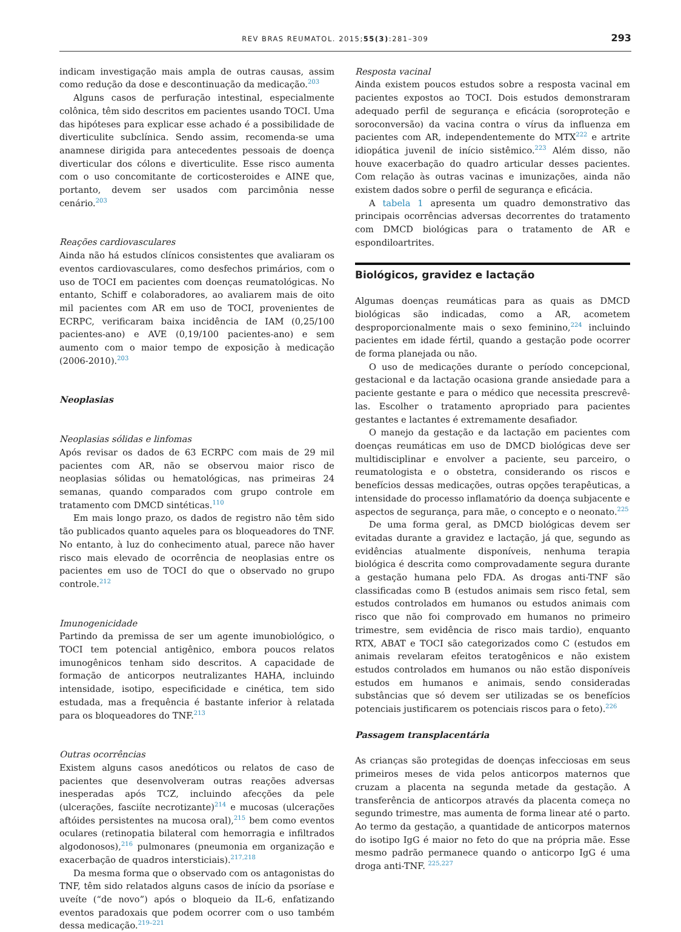REV BRAS REUMATOL. 2015;55(3):281–309 293
indicam investigação mais ampla de outras causas, assim como redução da dose e descontinuação da medicação.<sup>203</sup>
Alguns casos de perfuração intestinal, especialmente colônica, têm sido descritos em pacientes usando TOCI. Uma das hipóteses para explicar esse achado é a possibilidade de diverticulite subclínica. Sendo assim, recomenda-se uma anamnese dirigida para antecedentes pessoais de doença diverticular dos cólons e diverticulite. Esse risco aumenta com o uso concomitante de corticosteroides e AINE que, portanto, devem ser usados com parcimônia nesse cenário.<sup>203</sup>
Reações cardiovasculares
Ainda não há estudos clínicos consistentes que avaliaram os eventos cardiovasculares, como desfechos primários, com o uso de TOCI em pacientes com doenças reumatológicas. No entanto, Schiff e colaboradores, ao avaliarem mais de oito mil pacientes com AR em uso de TOCI, provenientes de ECRPC, verificaram baixa incidência de IAM (0,25/100 pacientes-ano) e AVE (0,19/100 pacientes-ano) e sem aumento com o maior tempo de exposição à medicação (2006-2010).<sup>203</sup>
Neoplasias
Neoplasias sólidas e linfomas
Após revisar os dados de 63 ECRPC com mais de 29 mil pacientes com AR, não se observou maior risco de neoplasias sólidas ou hematológicas, nas primeiras 24 semanas, quando comparados com grupo controle em tratamento com DMCD sintéticas.<sup>110</sup>
Em mais longo prazo, os dados de registro não têm sido tão publicados quanto aqueles para os bloqueadores do TNF. No entanto, à luz do conhecimento atual, parece não haver risco mais elevado de ocorrência de neoplasias entre os pacientes em uso de TOCI do que o observado no grupo controle.<sup>212</sup>
Imunogenicidade
Partindo da premissa de ser um agente imunobiológico, o TOCI tem potencial antigênico, embora poucos relatos imunogênicos tenham sido descritos. A capacidade de formação de anticorpos neutralizantes HAHA, incluindo intensidade, isotipo, especificidade e cinética, tem sido estudada, mas a frequência é bastante inferior à relatada para os bloqueadores do TNF.<sup>213</sup>
Outras ocorrências
Existem alguns casos anedóticos ou relatos de caso de pacientes que desenvolveram outras reações adversas inesperadas após TCZ, incluindo afecções da pele (ulcerações, fasciíte necrotizante)<sup>214</sup> e mucosas (ulcerações aftóides persistentes na mucosa oral),<sup>215</sup> bem como eventos oculares (retinopatia bilateral com hemorragia e infiltrados algodonosos),<sup>216</sup> pulmonares (pneumonia em organização e exacerbação de quadros intersticiais).<sup>217,218</sup>
Da mesma forma que o observado com os antagonistas do TNF, têm sido relatados alguns casos de início da psoríase e uveíte (“de novo”) após o bloqueio da IL-6, enfatizando eventos paradoxais que podem ocorrer com o uso também dessa medicação.<sup>219–221</sup>
Resposta vacinal
Ainda existem poucos estudos sobre a resposta vacinal em pacientes expostos ao TOCI. Dois estudos demonstraram adequado perfil de segurança e eficácia (soroproteção e soroconversão) da vacina contra o vírus da influenza em pacientes com AR, independentemente do MTX<sup>222</sup> e artrite idiopática juvenil de início sistêmico.<sup>223</sup> Além disso, não houve exacerbação do quadro articular desses pacientes. Com relação às outras vacinas e imunizações, ainda não existem dados sobre o perfil de segurança e eficácia.
A tabela 1 apresenta um quadro demonstrativo das principais ocorrências adversas decorrentes do tratamento com DMCD biológicas para o tratamento de AR e espondiloartrites.
Biológicos, gravidez e lactação
Algumas doenças reumáticas para as quais as DMCD biológicas são indicadas, como a AR, acometem desproporcionalmente mais o sexo feminino,<sup>224</sup> incluindo pacientes em idade fértil, quando a gestação pode ocorrer de forma planejada ou não.
O uso de medicações durante o período concepcional, gestacional e da lactação ocasiona grande ansiedade para a paciente gestante e para o médico que necessita prescrevê-las. Escolher o tratamento apropriado para pacientes gestantes e lactantes é extremamente desafiador.
O manejo da gestação e da lactação em pacientes com doenças reumáticas em uso de DMCD biológicas deve ser multidisciplinar e envolver a paciente, seu parceiro, o reumatologista e o obstetra, considerando os riscos e benefícios dessas medicações, outras opções terapêuticas, a intensidade do processo inflamatório da doença subjacente e aspectos de segurança, para mãe, o concepto e o neonato.<sup>225</sup>
De uma forma geral, as DMCD biológicas devem ser evitadas durante a gravidez e lactação, já que, segundo as evidências atualmente disponíveis, nenhuma terapia biológica é descrita como comprovadamente segura durante a gestação humana pelo FDA. As drogas anti-TNF são classificadas como B (estudos animais sem risco fetal, sem estudos controlados em humanos ou estudos animais com risco que não foi comprovado em humanos no primeiro trimestre, sem evidência de risco mais tardio), enquanto RTX, ABAT e TOCI são categorizados como C (estudos em animais revelaram efeitos teratogênicos e não existem estudos controlados em humanos ou não estão disponíveis estudos em humanos e animais, sendo consideradas substâncias que só devem ser utilizadas se os benefícios potenciais justificarem os potenciais riscos para o feto).<sup>226</sup>
Passagem transplacentária
As crianças são protegidas de doenças infecciosas em seus primeiros meses de vida pelos anticorpos maternos que cruzam a placenta na segunda metade da gestação. A transferência de anticorpos através da placenta começa no segundo trimestre, mas aumenta de forma linear até o parto. Ao termo da gestação, a quantidade de anticorpos maternos do isotipo IgG é maior no feto do que na própria mãe. Esse mesmo padrão permanece quando o anticorpo IgG é uma droga anti-TNF. <sup>225,227</sup>